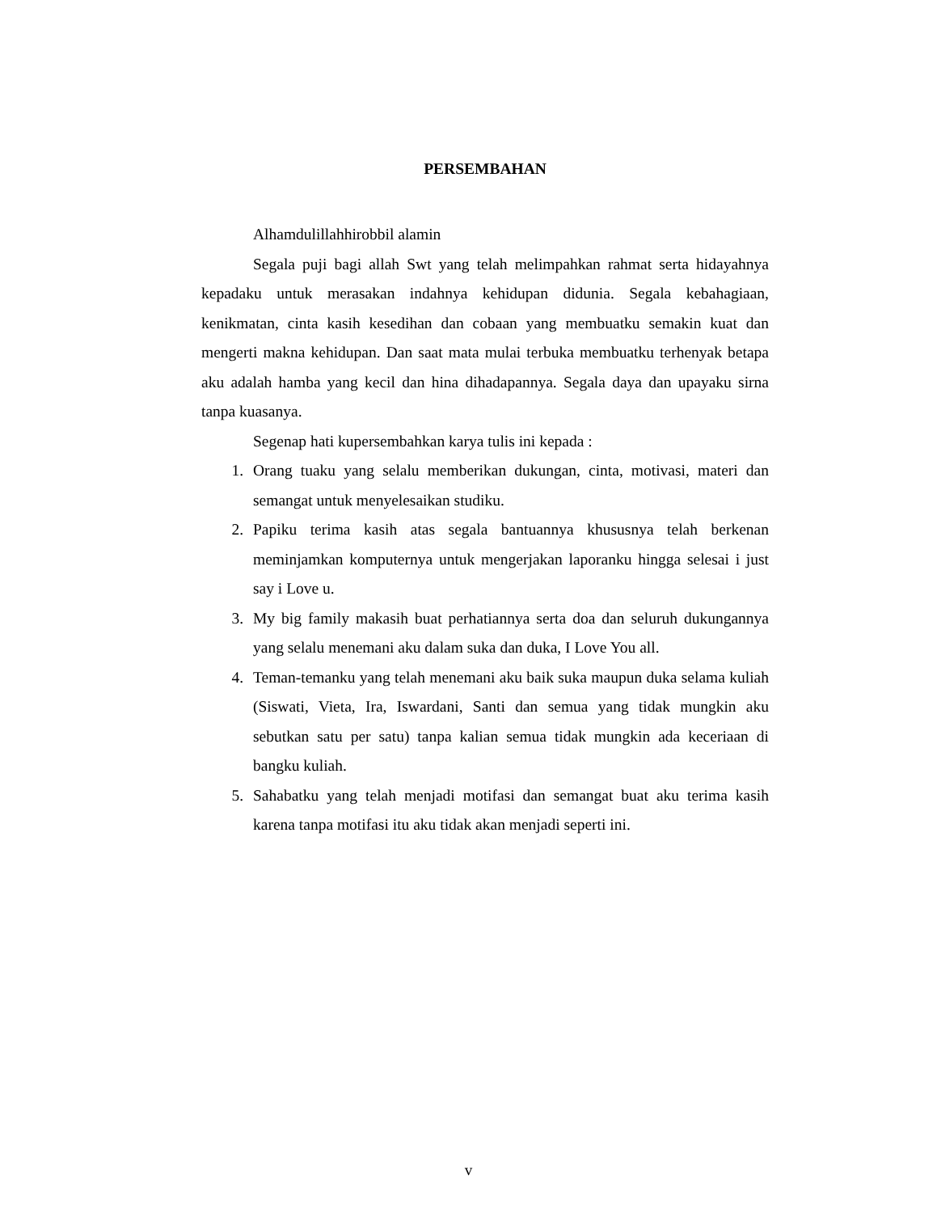PERSEMBAHAN
Alhamdulillahhirobbil alamin
Segala puji bagi allah Swt yang telah melimpahkan rahmat serta hidayahnya kepadaku untuk merasakan indahnya kehidupan didunia. Segala kebahagiaan, kenikmatan, cinta kasih kesedihan dan cobaan yang membuatku semakin kuat dan mengerti makna kehidupan. Dan saat mata mulai terbuka membuatku terhenyak betapa aku adalah hamba yang kecil dan hina dihadapannya. Segala daya dan upayaku sirna tanpa kuasanya.
Segenap hati kupersembahkan karya tulis ini kepada :
1. Orang tuaku yang selalu memberikan dukungan, cinta, motivasi, materi dan semangat untuk menyelesaikan studiku.
2. Papiku terima kasih atas segala bantuannya khususnya telah berkenan meminjamkan komputernya untuk mengerjakan laporanku hingga selesai i just say i Love u.
3. My big family makasih buat perhatiannya serta doa dan seluruh dukungannya yang selalu menemani aku dalam suka dan duka, I Love You all.
4. Teman-temanku yang telah menemani aku baik suka maupun duka selama kuliah (Siswati, Vieta, Ira, Iswardani, Santi dan semua yang tidak mungkin aku sebutkan satu per satu) tanpa kalian semua tidak mungkin ada keceriaan di bangku kuliah.
5. Sahabatku yang telah menjadi motifasi dan semangat buat aku terima kasih karena tanpa motifasi itu aku tidak akan menjadi seperti ini.
v